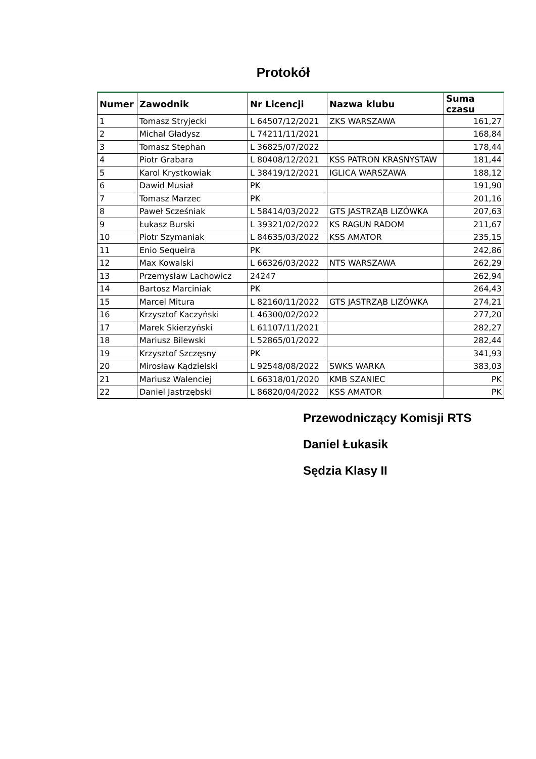Protokół
| Numer | Zawodnik | Nr Licencji | Nazwa klubu | Suma czasu |
| --- | --- | --- | --- | --- |
| 1 | Tomasz Stryjecki | L 64507/12/2021 | ZKS WARSZAWA | 161,27 |
| 2 | Michał Gładysz | L 74211/11/2021 | | 168,84 |
| 3 | Tomasz Stephan | L 36825/07/2022 | | 178,44 |
| 4 | Piotr Grabara | L 80408/12/2021 | KSS PATRON KRASNYSTAW | 181,44 |
| 5 | Karol Krystkowiak | L 38419/12/2021 | IGLICA WARSZAWA | 188,12 |
| 6 | Dawid Musiał | PK | | 191,90 |
| 7 | Tomasz Marzec | PK | | 201,16 |
| 8 | Paweł Scześniak | L 58414/03/2022 | GTS JASTRZĄB LIZÓWKA | 207,63 |
| 9 | Łukasz Burski | L 39321/02/2022 | KS RAGUN RADOM | 211,67 |
| 10 | Piotr Szymaniak | L 84635/03/2022 | KSS AMATOR | 235,15 |
| 11 | Enio Sequeira | PK | | 242,86 |
| 12 | Max Kowalski | L 66326/03/2022 | NTS WARSZAWA | 262,29 |
| 13 | Przemysław Lachowicz | 24247 | | 262,94 |
| 14 | Bartosz Marciniak | PK | | 264,43 |
| 15 | Marcel Mitura | L 82160/11/2022 | GTS JASTRZĄB LIZÓWKA | 274,21 |
| 16 | Krzysztof Kaczyński | L 46300/02/2022 | | 277,20 |
| 17 | Marek Skierzyński | L 61107/11/2021 | | 282,27 |
| 18 | Mariusz Bilewski | L 52865/01/2022 | | 282,44 |
| 19 | Krzysztof Szczęsny | PK | | 341,93 |
| 20 | Mirosław Kądzielski | L 92548/08/2022 | SWKS WARKA | 383,03 |
| 21 | Mariusz Walenciej | L 66318/01/2020 | KMB SZANIEC | PK |
| 22 | Daniel Jastrzębski | L 86820/04/2022 | KSS AMATOR | PK |
Przewodniczący Komisji RTS
Daniel Łukasik
Sędzia Klasy II